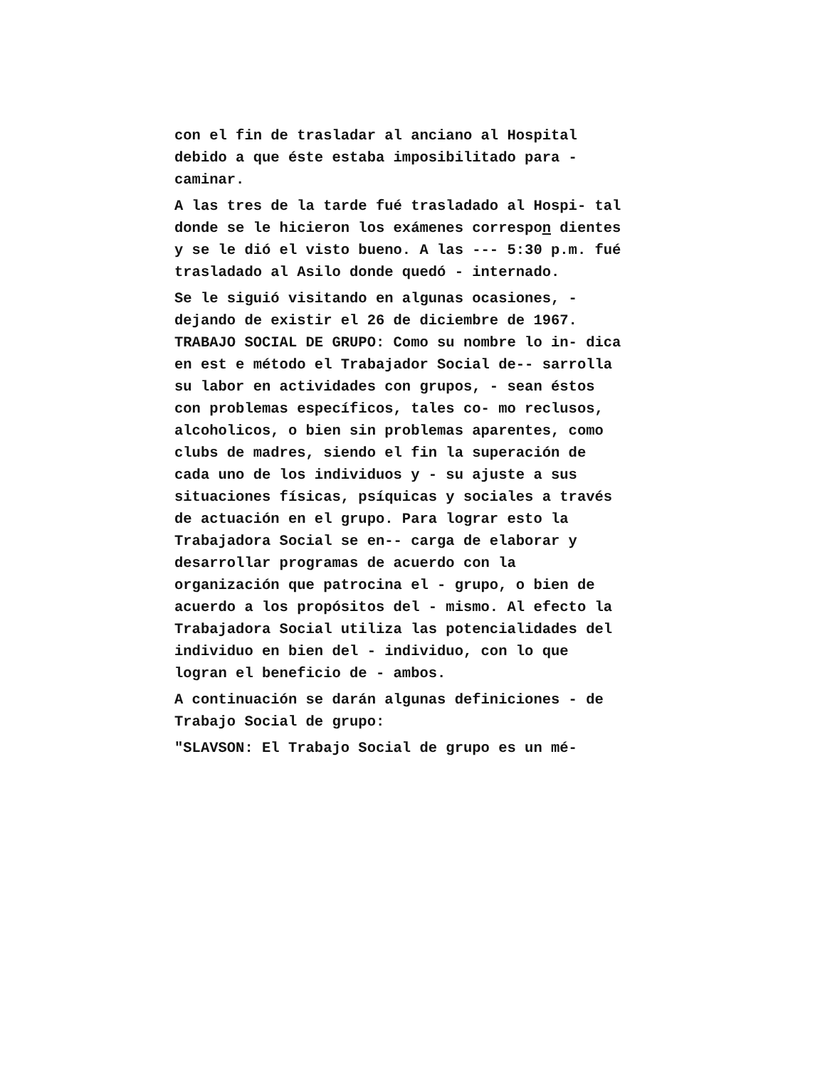con el fin de trasladar al anciano al Hospital debido a que éste estaba imposibilitado para - caminar.
A las tres de la tarde fué trasladado al Hospi- tal donde se le hicieron los exámenes correspon dientes y se le dió el visto bueno. A las --- 5:30 p.m. fué trasladado al Asilo donde quedó - internado.
Se le siguió visitando en algunas ocasiones, - dejando de existir el 26 de diciembre de 1967. TRABAJO SOCIAL DE GRUPO: Como su nombre lo in- dica en est e método el Trabajador Social de-- sarrolla su labor en actividades con grupos, - sean éstos con problemas específicos, tales co- mo reclusos, alcoholicos, o bien sin problemas aparentes, como clubs de madres, siendo el fin la superación de cada uno de los individuos y - su ajuste a sus situaciones físicas, psíquicas y sociales a través de actuación en el grupo. Para lograr esto la Trabajadora Social se en-- carga de elaborar y desarrollar programas de acuerdo con la organización que patrocina el - grupo, o bien de acuerdo a los propósitos del - mismo. Al efecto la Trabajadora Social utiliza las potencialidades del individuo en bien del - individuo, con lo que logran el beneficio de - ambos.
A continuación se darán algunas definiciones - de Trabajo Social de grupo:
"SLAVSON: El Trabajo Social de grupo es un mé-